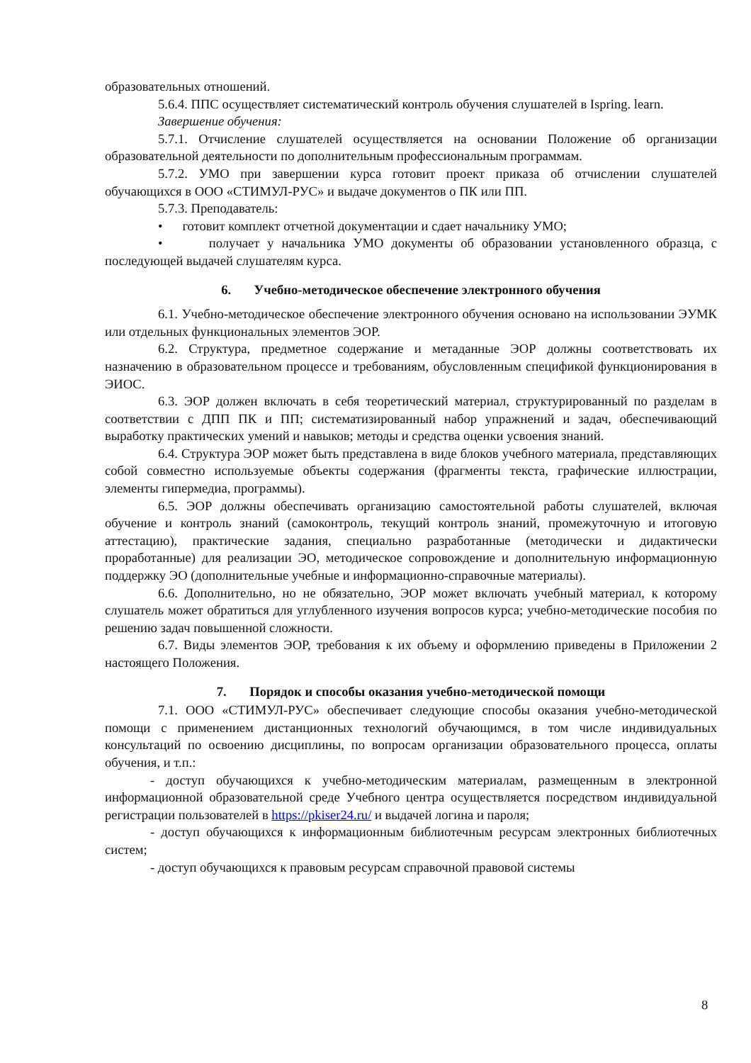образовательных отношений.
5.6.4. ППС осуществляет систематический контроль обучения слушателей в Ispring. learn.
Завершение обучения:
5.7.1. Отчисление слушателей осуществляется на основании Положение об организации образовательной деятельности по дополнительным профессиональным программам.
5.7.2. УМО при завершении курса готовит проект приказа об отчислении слушателей обучающихся в ООО «СТИМУЛ-РУС» и выдаче документов о ПК или ПП.
5.7.3. Преподаватель:
• готовит комплект отчетной документации и сдает начальнику УМО;
• получает у начальника УМО документы об образовании установленного образца, с последующей выдачей слушателям курса.
6. Учебно-методическое обеспечение электронного обучения
6.1. Учебно-методическое обеспечение электронного обучения основано на использовании ЭУМК или отдельных функциональных элементов ЭОР.
6.2. Структура, предметное содержание и метаданные ЭОР должны соответствовать их назначению в образовательном процессе и требованиям, обусловленным спецификой функционирования в ЭИОС.
6.3. ЭОР должен включать в себя теоретический материал, структурированный по разделам в соответствии с ДПП ПК и ПП; систематизированный набор упражнений и задач, обеспечивающий выработку практических умений и навыков; методы и средства оценки усвоения знаний.
6.4. Структура ЭОР может быть представлена в виде блоков учебного материала, представляющих собой совместно используемые объекты содержания (фрагменты текста, графические иллюстрации, элементы гипермедиа, программы).
6.5. ЭОР должны обеспечивать организацию самостоятельной работы слушателей, включая обучение и контроль знаний (самоконтроль, текущий контроль знаний, промежуточную и итоговую аттестацию), практические задания, специально разработанные (методически и дидактически проработанные) для реализации ЭО, методическое сопровождение и дополнительную информационную поддержку ЭО (дополнительные учебные и информационно-справочные материалы).
6.6. Дополнительно, но не обязательно, ЭОР может включать учебный материал, к которому слушатель может обратиться для углубленного изучения вопросов курса; учебно-методические пособия по решению задач повышенной сложности.
6.7. Виды элементов ЭОР, требования к их объему и оформлению приведены в Приложении 2 настоящего Положения.
7. Порядок и способы оказания учебно-методической помощи
7.1. ООО «СТИМУЛ-РУС» обеспечивает следующие способы оказания учебно-методической помощи с применением дистанционных технологий обучающимся, в том числе индивидуальных консультаций по освоению дисциплины, по вопросам организации образовательного процесса, оплаты обучения, и т.п.:
- доступ обучающихся к учебно-методическим материалам, размещенным в электронной информационной образовательной среде Учебного центра осуществляется посредством индивидуальной регистрации пользователей в https://pkiser24.ru/ и выдачей логина и пароля;
- доступ обучающихся к информационным библиотечным ресурсам электронных библиотечных систем;
- доступ обучающихся к правовым ресурсам справочной правовой системы
8